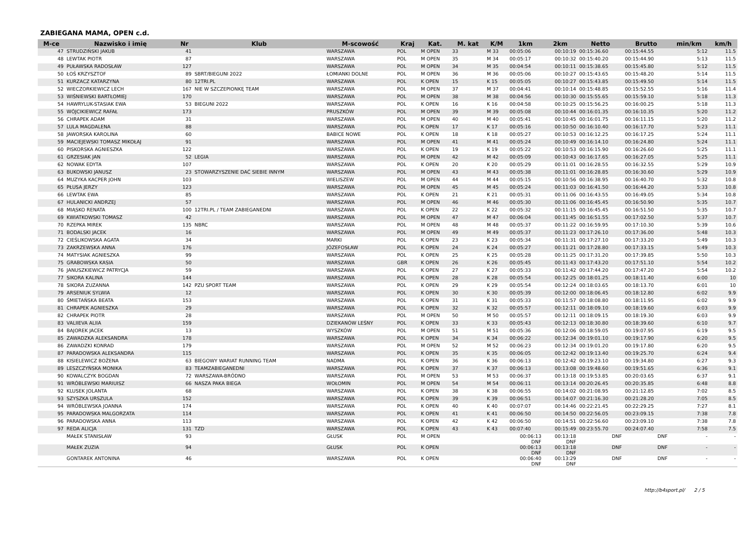ZABIEGANA MAMA, OPEN c.d.
| M-ce | Nazwisko i imię | Nr | Klub | M-scowość | Kraj | Kat. | M. kat | K/M | 1km | 2km | Netto | Brutto | min/km | km/h |
| --- | --- | --- | --- | --- | --- | --- | --- | --- | --- | --- | --- | --- | --- | --- |
| 47 | STRUDZIŃSKI JAKUB | 41 | | WARSZAWA | POL | M OPEN | 33 | M 33 | 00:05:06 | 00:10:19 | 00:15:36.60 | 00:15:44.55 | 5:12 | 11.5 |
| 48 | LEWTAK PIOTR | 87 | | WARSZAWA | POL | M OPEN | 35 | M 34 | 00:05:17 | 00:10:32 | 00:15:40.20 | 00:15:44.90 | 5:13 | 11.5 |
| 49 | PUŁAWSKA RADOSŁAW | 127 | | WARSZAWA | POL | M OPEN | 34 | M 35 | 00:04:54 | 00:10:11 | 00:15:38.65 | 00:15:45.80 | 5:12 | 11.5 |
| 50 | ŁOŚ KRZYSZTOF | 89 | SBRT/BIEGUNI 2022 | ŁOMIANKI DOLNE | POL | M OPEN | 36 | M 36 | 00:05:06 | 00:10:27 | 00:15:43.65 | 00:15:48.20 | 5:14 | 11.5 |
| 51 | KURZACZ KATARZYNA | 80 | 12TRI.PL | WARSZAWA | POL | K OPEN | 15 | K 15 | 00:05:05 | 00:10:27 | 00:15:43.85 | 00:15:49.50 | 5:14 | 11.5 |
| 52 | WIECZORKIEWICZ LECH | 167 | NIE W SZCZEPIONKĘ TEAM | WARSZAWA | POL | M OPEN | 37 | M 37 | 00:04:41 | 00:10:14 | 00:15:48.85 | 00:15:52.55 | 5:16 | 11.4 |
| 53 | WIŚNIEWSKI BARTŁOMIEJ | 170 | | WARSZAWA | POL | M OPEN | 38 | M 38 | 00:04:56 | 00:10:30 | 00:15:55.65 | 00:15:59.10 | 5:18 | 11.3 |
| 54 | HAWRYLUK-STASIAK EWA | 53 | BIEGUNI 2022 | WARSZAWA | POL | K OPEN | 16 | K 16 | 00:04:58 | 00:10:25 | 00:15:56.25 | 00:16:00.25 | 5:18 | 11.3 |
| 55 | WÓJCIKIEWICZ RAFAŁ | 173 | | PRUSZKÓW | POL | M OPEN | 39 | M 39 | 00:05:08 | 00:10:44 | 00:16:01.35 | 00:16:10.35 | 5:20 | 11.2 |
| 56 | CHRAPEK ADAM | 31 | | WARSZAWA | POL | M OPEN | 40 | M 40 | 00:05:41 | 00:10:45 | 00:16:01.75 | 00:16:11.15 | 5:20 | 11.2 |
| 57 | LULA MAGDALENA | 88 | | WARSZAWA | POL | K OPEN | 17 | K 17 | 00:05:16 | 00:10:50 | 00:16:10.40 | 00:16:17.70 | 5:23 | 11.1 |
| 58 | JAWORSKA KAROLINA | 60 | | BABICE NOWE | POL | K OPEN | 18 | K 18 | 00:05:27 | 00:10:53 | 00:16:12.25 | 00:16:17.25 | 5:24 | 11.1 |
| 59 | MACIEJEWSKI TOMASZ MIKOŁAJ | 91 | | WARSZAWA | POL | M OPEN | 41 | M 41 | 00:05:24 | 00:10:49 | 00:16:14.10 | 00:16:24.80 | 5:24 | 11.1 |
| 60 | PISKORSKA AGNIESZKA | 122 | | WARSZAWA | POL | K OPEN | 19 | K 19 | 00:05:22 | 00:10:53 | 00:16:15.90 | 00:16:26.60 | 5:25 | 11.1 |
| 61 | GRZESIAK JAN | 52 | LEGIA | WARSZAWA | POL | M OPEN | 42 | M 42 | 00:05:09 | 00:10:43 | 00:16:17.65 | 00:16:27.05 | 5:25 | 11.1 |
| 62 | NOWAK EDYTA | 107 | | WARSZAWA | POL | K OPEN | 20 | K 20 | 00:05:29 | 00:11:01 | 00:16:28.55 | 00:16:32.55 | 5:29 | 10.9 |
| 63 | BUKOWSKI JANUSZ | 23 | STOWARZYSZENIE DAĆ SIEBIE INNYM | WARSZAWA | POL | M OPEN | 43 | M 43 | 00:05:38 | 00:11:01 | 00:16:28.85 | 00:16:30.60 | 5:29 | 10.9 |
| 64 | MUZYKA KACPER JOHN | 103 | | WIELISZEW | POL | M OPEN | 44 | M 44 | 00:05:15 | 00:10:56 | 00:16:38.95 | 00:16:40.70 | 5:32 | 10.8 |
| 65 | PŁUSA JERZY | 123 | | WARSZAWA | POL | M OPEN | 45 | M 45 | 00:05:24 | 00:11:03 | 00:16:41.50 | 00:16:44.20 | 5:33 | 10.8 |
| 66 | LEWTAK EWA | 85 | | WARSZAWA | POL | K OPEN | 21 | K 21 | 00:05:31 | 00:11:06 | 00:16:43.55 | 00:16:49.05 | 5:34 | 10.8 |
| 67 | HULANICKI ANDRZEJ | 57 | | WARSZAWA | POL | M OPEN | 46 | M 46 | 00:05:30 | 00:11:06 | 00:16:45.45 | 00:16:50.90 | 5:35 | 10.7 |
| 68 | MIĄSKO RENATA | 100 | 12TRI.PL / TEAM ZABIEGANEDNI | WARSZAWA | POL | K OPEN | 22 | K 22 | 00:05:32 | 00:11:15 | 00:16:45.45 | 00:16:51.50 | 5:35 | 10.7 |
| 69 | KWIATKOWSKI TOMASZ | 42 | | WARSZAWA | POL | M OPEN | 47 | M 47 | 00:06:04 | 00:11:45 | 00:16:51.55 | 00:17:02.50 | 5:37 | 10.7 |
| 70 | RZEPKA MIREK | 135 | NBRC | WARSZAWA | POL | M OPEN | 48 | M 48 | 00:05:37 | 00:11:22 | 00:16:59.95 | 00:17:10.30 | 5:39 | 10.6 |
| 71 | BODALSKI JACEK | 16 | | WARSZAWA | POL | M OPEN | 49 | M 49 | 00:05:37 | 00:11:23 | 00:17:26.10 | 00:17:36.00 | 5:48 | 10.3 |
| 72 | CIEŚLIKOWSKA AGATA | 34 | | MARKI | POL | K OPEN | 23 | K 23 | 00:05:34 | 00:11:31 | 00:17:27.10 | 00:17:33.20 | 5:49 | 10.3 |
| 73 | ZAKRZEWSKA ANNA | 176 | | JÓZEFOSŁAW | POL | K OPEN | 24 | K 24 | 00:05:27 | 00:11:21 | 00:17:28.80 | 00:17:33.15 | 5:49 | 10.3 |
| 74 | MATYSIAK AGNIESZKA | 99 | | WARSZAWA | POL | K OPEN | 25 | K 25 | 00:05:28 | 00:11:25 | 00:17:31.20 | 00:17:39.85 | 5:50 | 10.3 |
| 75 | GRABOWSKA KASIA | 50 | | WARSZAWA | GBR | K OPEN | 26 | K 26 | 00:05:45 | 00:11:43 | 00:17:43.20 | 00:17:51.10 | 5:54 | 10.2 |
| 76 | JANUSZKIEWICZ PATRYCJA | 59 | | WARSZAWA | POL | K OPEN | 27 | K 27 | 00:05:33 | 00:11:42 | 00:17:44.20 | 00:17:47.20 | 5:54 | 10.2 |
| 77 | SIKORA KALINA | 144 | | WARSZAWA | POL | K OPEN | 28 | K 28 | 00:05:54 | 00:12:25 | 00:18:01.25 | 00:18:11.40 | 6:00 | 10 |
| 78 | SIKORA ZUZANNA | 142 | PZU SPORT TEAM | WARSZAWA | POL | K OPEN | 29 | K 29 | 00:05:54 | 00:12:24 | 00:18:03.65 | 00:18:13.70 | 6:01 | 10 |
| 79 | ARSENIUK SYLWIA | 12 | | WARSZAWA | POL | K OPEN | 30 | K 30 | 00:05:39 | 00:12:00 | 00:18:06.45 | 00:18:12.80 | 6:02 | 9.9 |
| 80 | ŚMIETAŃSKA BEATA | 153 | | WARSZAWA | POL | K OPEN | 31 | K 31 | 00:05:33 | 00:11:57 | 00:18:08.80 | 00:18:11.95 | 6:02 | 9.9 |
| 81 | CHRAPEK AGNIESZKA | 29 | | WARSZAWA | POL | K OPEN | 32 | K 32 | 00:05:57 | 00:12:11 | 00:18:09.10 | 00:18:19.60 | 6:03 | 9.9 |
| 82 | CHRAPEK PIOTR | 28 | | WARSZAWA | POL | M OPEN | 50 | M 50 | 00:05:57 | 00:12:11 | 00:18:09.15 | 00:18:19.30 | 6:03 | 9.9 |
| 83 | VALIIEVA ALIIA | 159 | | DZIEKANÓW LEŚNY | POL | K OPEN | 33 | K 33 | 00:05:43 | 00:12:13 | 00:18:30.80 | 00:18:39.60 | 6:10 | 9.7 |
| 84 | BAJOREK JACEK | 13 | | WYSZKÓW | POL | M OPEN | 51 | M 51 | 00:05:36 | 00:12:06 | 00:18:59.05 | 00:19:07.95 | 6:19 | 9.5 |
| 85 | ZAWADZKA ALEKSANDRA | 178 | | WARSZAWA | POL | K OPEN | 34 | K 34 | 00:06:22 | 00:12:34 | 00:19:01.10 | 00:19:17.90 | 6:20 | 9.5 |
| 86 | ZAWADZKI KONRAD | 179 | | WARSZAWA | POL | M OPEN | 52 | M 52 | 00:06:23 | 00:12:34 | 00:19:01.20 | 00:19:17.80 | 6:20 | 9.5 |
| 87 | PARADOWSKA ALEKSANDRA | 115 | | WARSZAWA | POL | K OPEN | 35 | K 35 | 00:06:05 | 00:12:42 | 00:19:13.40 | 00:19:25.70 | 6:24 | 9.4 |
| 88 | KISIELEWICZ BOŻENA | 63 | BIEGOWY WARIAT RUNNING TEAM | NADMA | POL | K OPEN | 36 | K 36 | 00:06:13 | 00:12:42 | 00:19:23.10 | 00:19:34.80 | 6:27 | 9.3 |
| 89 | LESZCZYŃSKA MONIKA | 83 | TEAMZABIEGANEDNI | WARSZAWA | POL | K OPEN | 37 | K 37 | 00:06:13 | 00:13:08 | 00:19:48.60 | 00:19:51.65 | 6:36 | 9.1 |
| 90 | KOWALCZYK BOGDAN | 72 | WARSZAWA-BRÓDNO | WARSZAWA | POL | M OPEN | 53 | M 53 | 00:06:37 | 00:13:18 | 00:19:53.85 | 00:20:03.65 | 6:37 | 9.1 |
| 91 | WRÓBLEWSKI MARIUISZ | 66 | NASZA PAKA BIEGA | WOŁOMIN | POL | M OPEN | 54 | M 54 | 00:06:11 | 00:13:14 | 00:20:26.45 | 00:20:35.85 | 6:48 | 8.8 |
| 92 | KLUSEK JOLANTA | 68 | | WARSZAWA | POL | K OPEN | 38 | K 38 | 00:06:55 | 00:14:02 | 00:21:08.95 | 00:21:12.85 | 7:02 | 8.5 |
| 93 | SZYSZKA URSZULA | 152 | | WARSZAWA | POL | K OPEN | 39 | K 39 | 00:06:51 | 00:14:07 | 00:21:16.30 | 00:21:28.20 | 7:05 | 8.5 |
| 94 | WRÓBLEWSKA JOANNA | 174 | | WARSZAWA | POL | K OPEN | 40 | K 40 | 00:07:07 | 00:14:46 | 00:22:21.45 | 00:22:29.25 | 7:27 | 8.1 |
| 95 | PARADOWSKA MALGORZATA | 114 | | WARSZAWA | POL | K OPEN | 41 | K 41 | 00:06:50 | 00:14:50 | 00:22:56.05 | 00:23:09.15 | 7:38 | 7.8 |
| 96 | PARADOWSKA ANNA | 113 | | WARSZAWA | POL | K OPEN | 42 | K 42 | 00:06:50 | 00:14:51 | 00:22:56.60 | 00:23:09.10 | 7:38 | 7.8 |
| 97 | REDA ALICJA | 131 | TZD | WARSZAWA | POL | K OPEN | 43 | K 43 | 00:07:40 | 00:15:49 | 00:23:55.70 | 00:24:07.40 | 7:58 | 7.5 |
| | MAŁEK STANISŁAW | 93 | | GŁUSK | POL | M OPEN | | | 00:06:13 DNF | 00:13:18 DNF | DNF | DNF | - | - |
| | MAŁEK ZUZIA | 94 | | GŁUSK | POL | K OPEN | | | 00:06:13 DNF | 00:13:18 DNF | DNF | DNF | - | - |
| | GONTAREK ANTONINA | 46 | | WARSZAWA | POL | K OPEN | | | 00:06:40 DNF | 00:13:29 DNF | DNF | DNF | - | - |
http://b4sport.pl/ 2 / 5